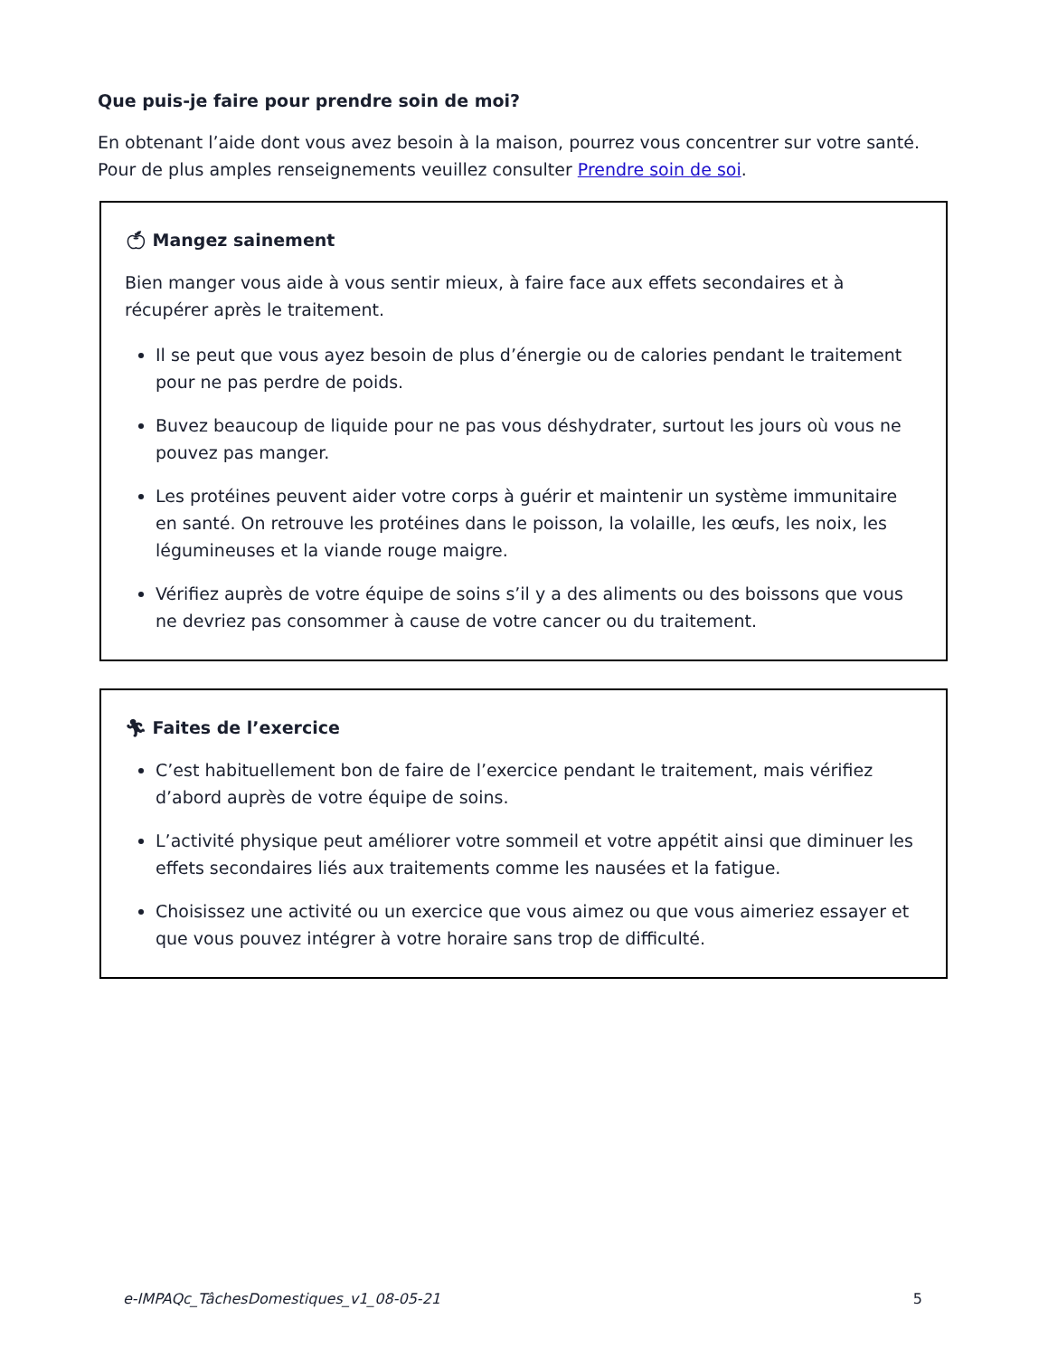Que puis-je faire pour prendre soin de moi?
En obtenant l’aide dont vous avez besoin à la maison, pourrez vous concentrer sur votre santé. Pour de plus amples renseignements veuillez consulter Prendre soin de soi.
🍏︎ Mangez sainement
Bien manger vous aide à vous sentir mieux, à faire face aux effets secondaires et à récupérer après le traitement.
Il se peut que vous ayez besoin de plus d’énergie ou de calories pendant le traitement pour ne pas perdre de poids.
Buvez beaucoup de liquide pour ne pas vous déshydrater, surtout les jours où vous ne pouvez pas manger.
Les protéines peuvent aider votre corps à guérir et maintenir un système immunitaire en santé. On retrouve les protéines dans le poisson, la volaille, les œufs, les noix, les légumineuses et la viande rouge maigre.
Vérifiez auprès de votre équipe de soins s’il y a des aliments ou des boissons que vous ne devriez pas consommer à cause de votre cancer ou du traitement.
🏃︎ Faites de l’exercice
C’est habituellement bon de faire de l’exercice pendant le traitement, mais vérifiez d’abord auprès de votre équipe de soins.
L’activité physique peut améliorer votre sommeil et votre appétit ainsi que diminuer les effets secondaires liés aux traitements comme les nausées et la fatigue.
Choisissez une activité ou un exercice que vous aimez ou que vous aimeriez essayer et que vous pouvez intégrer à votre horaire sans trop de difficulté.
e-IMPAQc_TâchesDomestiques_v1_08-05-21 5